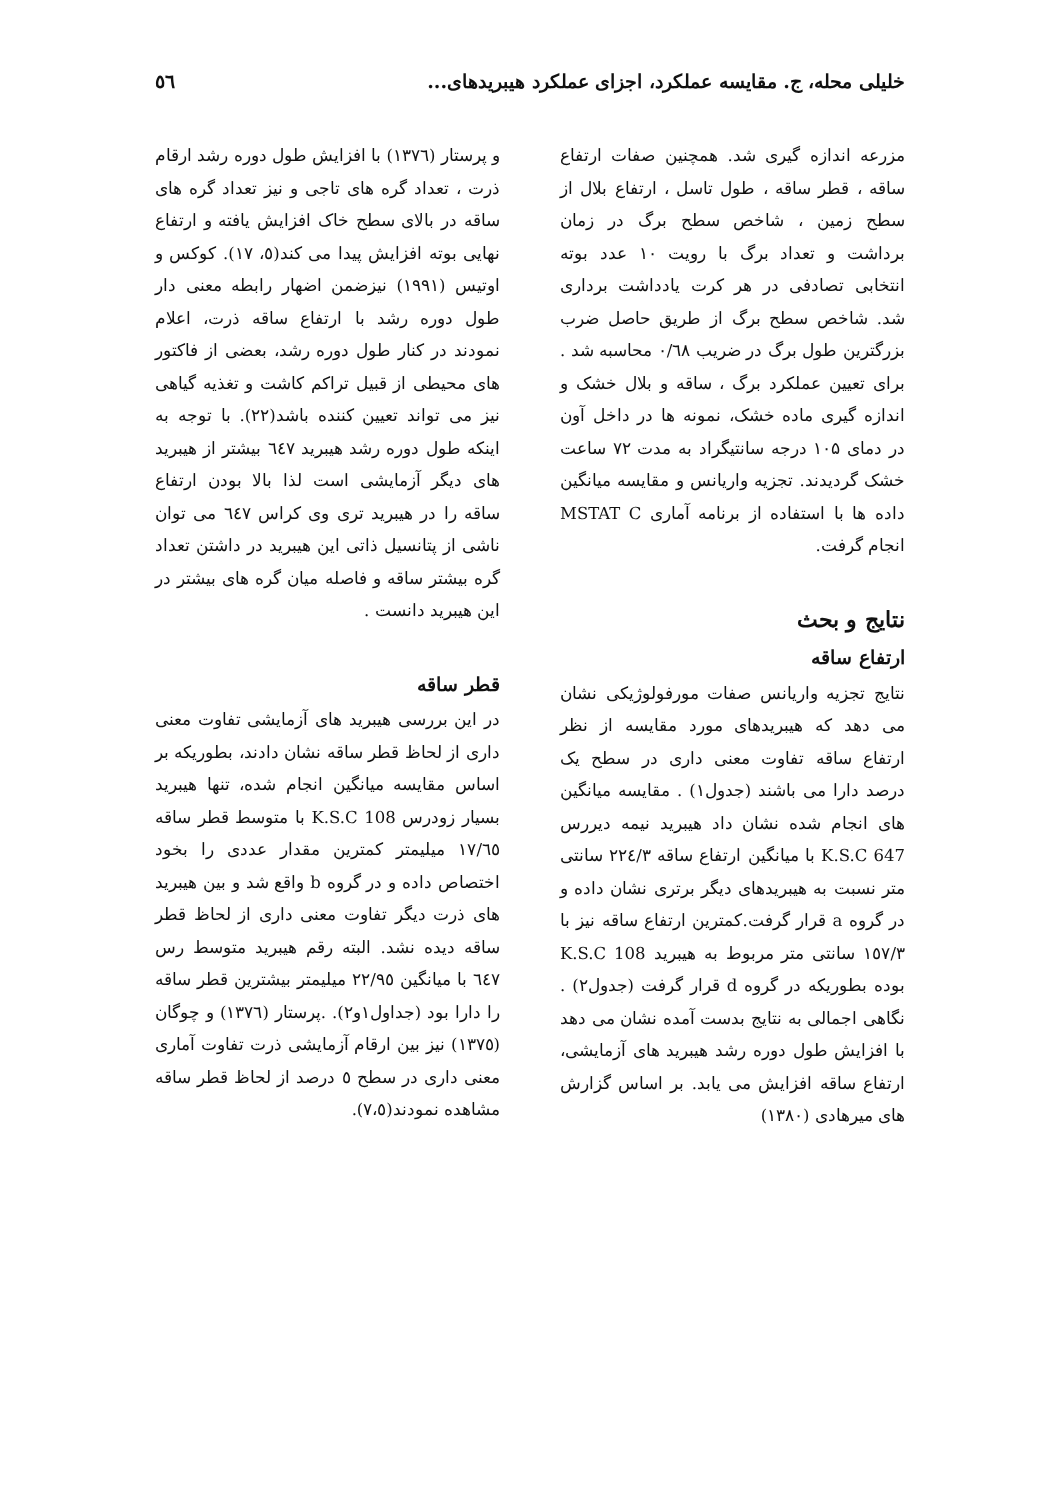خلیلی محله، ج. مقایسه عملکرد، اجزای عملکرد هیبریدهای... ٥٦
مزرعه اندازه گیری شد. همچنین صفات ارتفاع ساقه ، قطر ساقه ، طول تاسل ، ارتفاع بلال از سطح زمین ، شاخص سطح برگ در زمان برداشت و تعداد برگ با رویت ۱۰ عدد بوته انتخابی تصادفی در هر کرت یادداشت برداری شد. شاخص سطح برگ از طریق حاصل ضرب بزرگترین طول برگ در ضریب ۰/٦٨ محاسبه شد . برای تعیین عملکرد برگ ، ساقه و بلال خشک و اندازه گیری ماده خشک، نمونه ها در داخل آون در دمای ۱۰۵ درجه سانتیگراد به مدت ۷۲ ساعت خشک گردیدند. تجزیه واریانس و مقایسه میانگین داده ها با استفاده از برنامه آماری MSTAT C انجام گرفت.
نتایج و بحث
ارتفاع ساقه
نتایج تجزیه واریانس صفات مورفولوژیکی نشان می دهد که هیبریدهای مورد مقایسه از نظر ارتفاع ساقه تفاوت معنی داری در سطح یک درصد دارا می باشند (جدول۱) . مقایسه میانگین های انجام شده نشان داد هیبرید نیمه دیررس K.S.C 647 با میانگین ارتفاع ساقه ۲۲٤/۳ سانتی متر نسبت به هیبریدهای دیگر برتری نشان داده و در گروه a قرار گرفت.کمترین ارتفاع ساقه نیز با ۱٥۷/۳ سانتی متر مربوط به هیبرید K.S.C 108 بوده بطوریکه در گروه d قرار گرفت (جدول۲) . نگاهی اجمالی به نتایج بدست آمده نشان می دهد با افزایش طول دوره رشد هیبرید های آزمایشی، ارتفاع ساقه افزایش می یابد. بر اساس گزارش های میرهادی (۱۳۸۰)
و پرستار (۱۳۷٦) با افزایش طول دوره رشد ارقام ذرت ، تعداد گره های تاجی و نیز تعداد گره های ساقه در بالای سطح خاک افزایش یافته و ارتفاع نهایی بوته افزایش پیدا می کند(٥، ۱۷). کوکس و اوتیس (۱۹۹۱) نیزضمن اضهار رابطه معنی دار طول دوره رشد با ارتفاع ساقه ذرت، اعلام نمودند در کنار طول دوره رشد، بعضی از فاکتور های محیطی از قبیل تراکم کاشت و تغذیه گیاهی نیز می تواند تعیین کننده باشد(۲۲). با توجه به اینکه طول دوره رشد هیبرید ٦٤۷ بیشتر از هیبرید های دیگر آزمایشی است لذا بالا بودن ارتفاع ساقه را در هیبرید تری وی کراس ٦٤۷ می توان ناشی از پتانسیل ذاتی این هیبرید در داشتن تعداد گره بیشتر ساقه و فاصله میان گره های بیشتر در این هیبرید دانست .
قطر ساقه
در این بررسی هیبرید های آزمایشی تفاوت معنی داری از لحاظ قطر ساقه نشان دادند، بطوریکه بر اساس مقایسه میانگین انجام شده، تنها هیبرید بسیار زودرس K.S.C 108 با متوسط قطر ساقه ۱۷/٦٥ میلیمتر کمترین مقدار عددی را بخود اختصاص داده و در گروه b واقع شد و بین هیبرید های ذرت دیگر تفاوت معنی داری از لحاظ قطر ساقه دیده نشد. البته رقم هیبرید متوسط رس ٦٤۷ با میانگین ۲۲/۹٥ میلیمتر بیشترین قطر ساقه را دارا بود (جداول۱و۲). .پرستار (۱۳۷٦) و چوگان (۱۳۷٥) نیز بین ارقام آزمایشی ذرت تفاوت آماری معنی داری در سطح ٥ درصد از لحاظ قطر ساقه مشاهده نمودند(۷،٥).